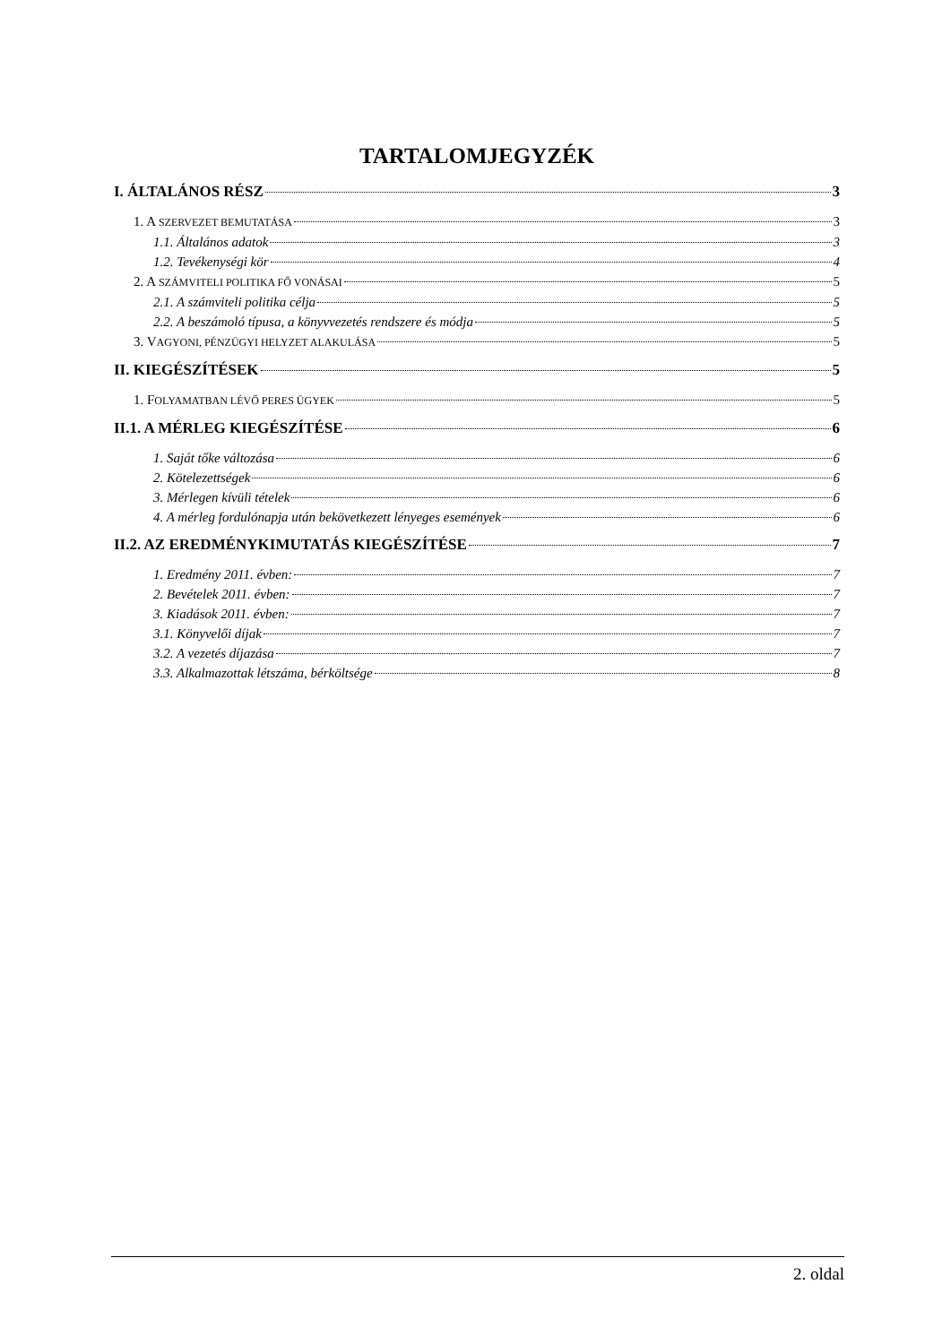TARTALOMJEGYZÉK
I. ÁLTALÁNOS RÉSZ 3
1. A SZERVEZET BEMUTATÁSA 3
1.1. Általános adatok 3
1.2. Tevékenységi kör 4
2. A SZÁMVITELI POLITIKA FŐ VONÁSAI 5
2.1. A számviteli politika célja 5
2.2. A beszámoló típusa, a könyvvezetés rendszere és módja 5
3. VAGYONI, PÉNZÜGYI HELYZET ALAKULÁSA 5
II. KIEGÉSZÍTÉSEK 5
1. FOLYAMATBAN LÉVŐ PERES ÜGYEK 5
II.1. A MÉRLEG KIEGÉSZÍTÉSE 6
1. Saját tőke változása 6
2. Kötelezettségek 6
3. Mérlegen kívüli tételek 6
4. A mérleg fordulónapja után bekövetkezett lényeges események 6
II.2. AZ EREDMÉNYKIMUTATÁS KIEGÉSZÍTÉSE 7
1. Eredmény 2011. évben: 7
2. Bevételek 2011. évben: 7
3. Kiadások 2011. évben: 7
3.1. Könyvelői díjak 7
3.2. A vezetés díjazása 7
3.3. Alkalmazottak létszáma, bérköltsége 8
2. oldal